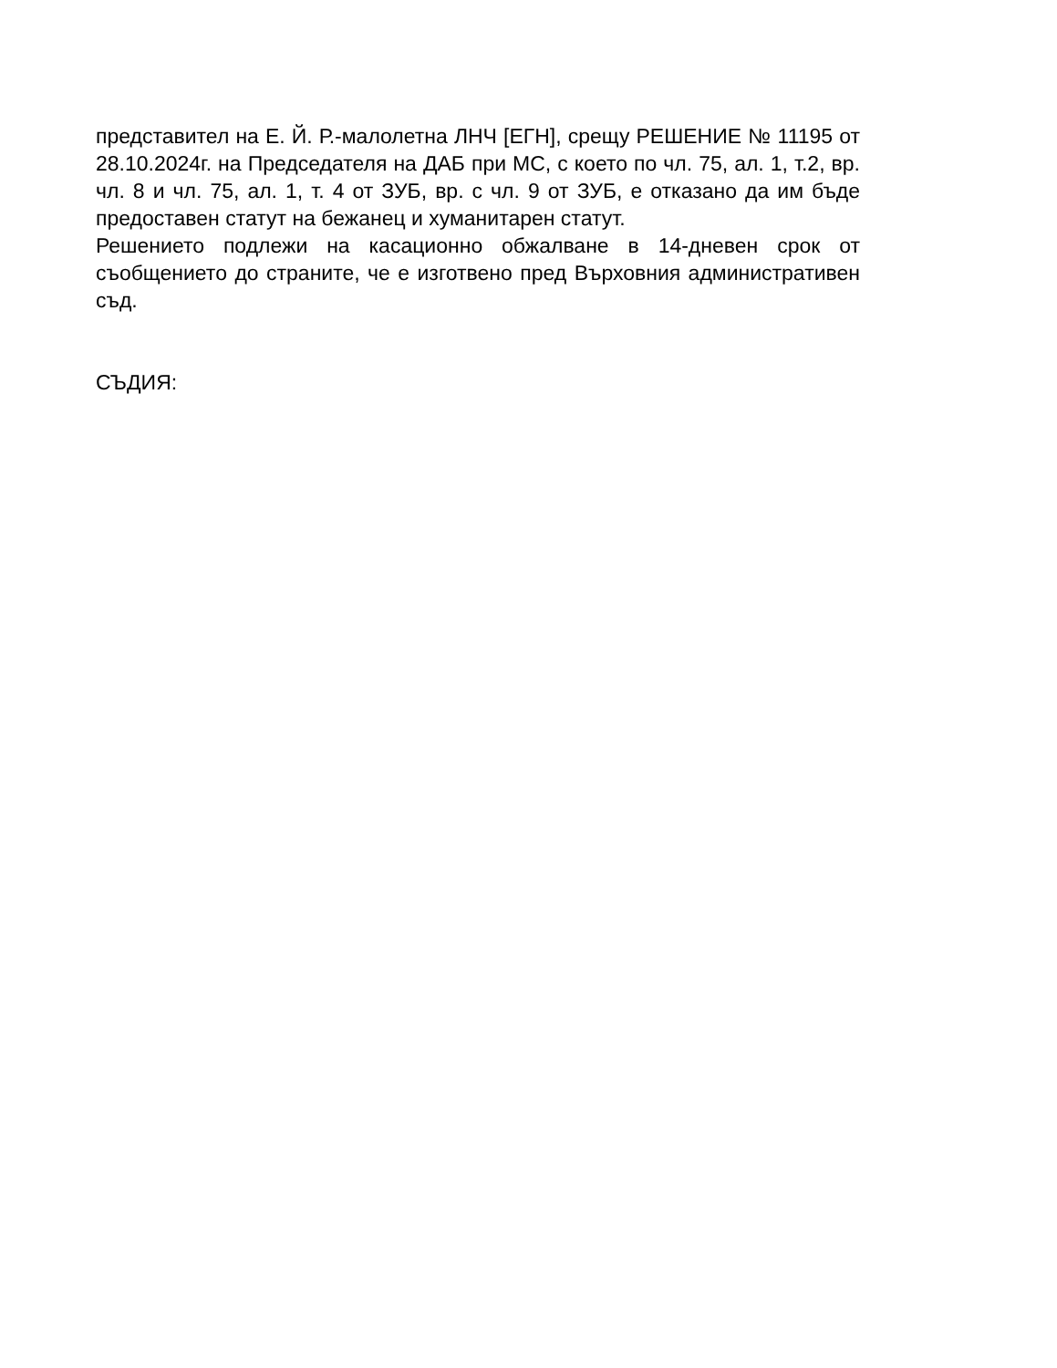представител на Е. Й. Р.-малолетна ЛНЧ [ЕГН], срещу РЕШЕНИЕ № 11195 от 28.10.2024г. на Председателя на ДАБ при МС, с което по чл. 75, ал. 1, т.2, вр. чл. 8 и чл. 75, ал. 1, т. 4 от ЗУБ, вр. с чл. 9 от ЗУБ, е отказано да им бъде предоставен статут на бежанец и хуманитарен статут.
Решението подлежи на касационно обжалване в 14-дневен срок от съобщението до страните, че е изготвено пред Върховния административен съд.
СЪДИЯ: